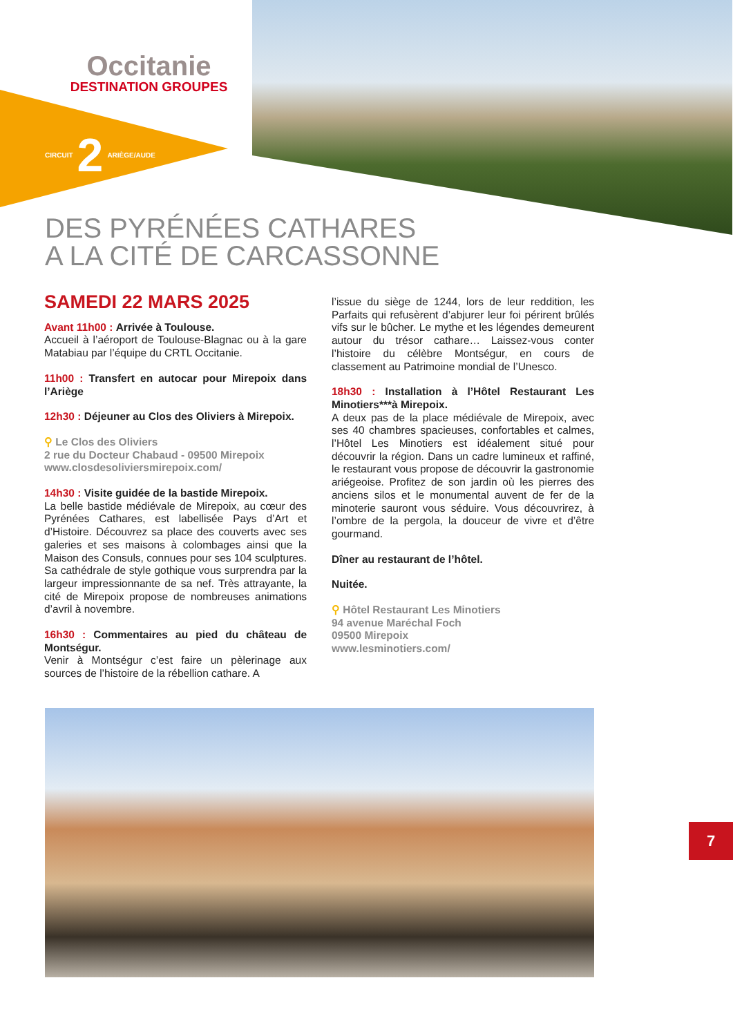Occitanie
DESTINATION GROUPES
CIRCUIT 2 ARIÈGE/AUDE
DES PYRÉNÉES CATHARES
A LA CITÉ DE CARCASSONNE
SAMEDI 22 MARS 2025
Avant 11h00 : Arrivée à Toulouse.
Accueil à l’aéroport de Toulouse-Blagnac ou à la gare Matabiau par l’équipe du CRTL Occitanie.
11h00 : Transfert en autocar pour Mirepoix dans l’Ariège
12h30 : Déjeuner au Clos des Oliviers à Mirepoix.
⚲ Le Clos des Oliviers
2 rue du Docteur Chabaud - 09500 Mirepoix
www.closdesoliviersmirepoix.com/
14h30 : Visite guidée de la bastide Mirepoix.
La belle bastide médiévale de Mirepoix, au cœur des Pyrénées Cathares, est labellisée Pays d’Art et d’Histoire. Découvrez sa place des couverts avec ses galeries et ses maisons à colombages ainsi que la Maison des Consuls, connues pour ses 104 sculptures. Sa cathédrale de style gothique vous surprendra par la largeur impressionnante de sa nef. Très attrayante, la cité de Mirepoix propose de nombreuses animations d’avril à novembre.
16h30 : Commentaires au pied du château de Montségur.
Venir à Montségur c’est faire un pèlerinage aux sources de l’histoire de la rébellion cathare. A
l’issue du siège de 1244, lors de leur reddition, les Parfaits qui refusèrent d’abjurer leur foi périrent brûlés vifs sur le bûcher. Le mythe et les légendes demeurent autour du trésor cathare… Laissez-vous conter l’histoire du célèbre Montségur, en cours de classement au Patrimoine mondial de l’Unesco.
18h30 : Installation à l’Hôtel Restaurant Les Minotiers***à Mirepoix.
A deux pas de la place médiévale de Mirepoix, avec ses 40 chambres spacieuses, confortables et calmes, l’Hôtel Les Minotiers est idéalement situé pour découvrir la région. Dans un cadre lumineux et raffiné, le restaurant vous propose de découvrir la gastronomie ariégeoise. Profitez de son jardin où les pierres des anciens silos et le monumental auvent de fer de la minoterie sauront vous séduire. Vous découvrirez, à l’ombre de la pergola, la douceur de vivre et d’être gourmand.
Dîner au restaurant de l’hôtel.
Nuitée.
⚲ Hôtel Restaurant Les Minotiers
94 avenue Maréchal Foch
09500 Mirepoix
www.lesminotiers.com/
7